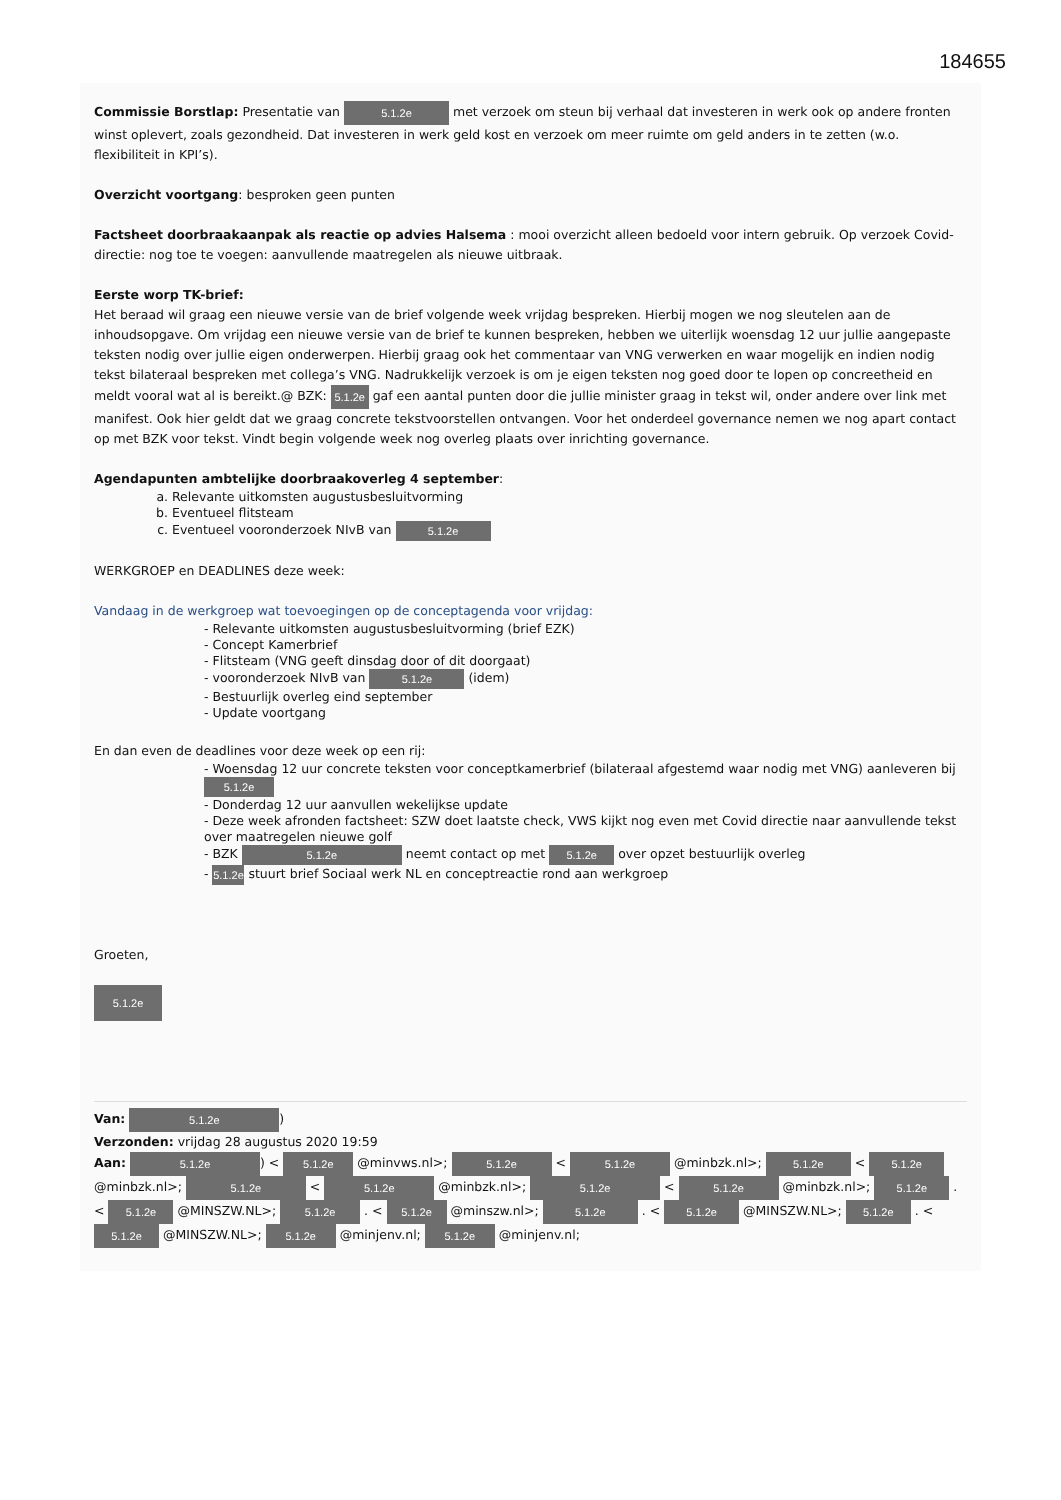184655
Commissie Borstlap: Presentatie van 5.1.2e met verzoek om steun bij verhaal dat investeren in werk ook op andere fronten winst oplevert, zoals gezondheid. Dat investeren in werk geld kost en verzoek om meer ruimte om geld anders in te zetten (w.o. flexibiliteit in KPI’s).
Overzicht voortgang: besproken geen punten
Factsheet doorbraakaanpak als reactie op advies Halsema : mooi overzicht alleen bedoeld voor intern gebruik. Op verzoek Covid-directie: nog toe te voegen: aanvullende maatregelen als nieuwe uitbraak.
Eerste worp TK-brief:
Het beraad wil graag een nieuwe versie van de brief volgende week vrijdag bespreken. Hierbij mogen we nog sleutelen aan de inhoudsopgave. Om vrijdag een nieuwe versie van de brief te kunnen bespreken, hebben we uiterlijk woensdag 12 uur jullie aangepaste teksten nodig over jullie eigen onderwerpen. Hierbij graag ook het commentaar van VNG verwerken en waar mogelijk en indien nodig tekst bilateraal bespreken met collega’s VNG. Nadrukkelijk verzoek is om je eigen teksten nog goed door te lopen op concreetheid en meldt vooral wat al is bereikt.@ BZK: 5.1.2e gaf een aantal punten door die jullie minister graag in tekst wil, onder andere over link met manifest. Ook hier geldt dat we graag concrete tekstvoorstellen ontvangen. Voor het onderdeel governance nemen we nog apart contact op met BZK voor tekst. Vindt begin volgende week nog overleg plaats over inrichting governance.
Agendapunten ambtelijke doorbraakoverleg 4 september:
a. Relevante uitkomsten augustusbesluitvorming
b. Eventueel flitsteam
c. Eventueel vooronderzoek NIvB van 5.1.2e
WERKGROEP en DEADLINES deze week:
Vandaag in de werkgroep wat toevoegingen op de conceptagenda voor vrijdag:
- Relevante uitkomsten augustusbesluitvorming (brief EZK)
- Concept Kamerbrief
- Flitsteam (VNG geeft dinsdag door of dit doorgaat)
- vooronderzoek NIvB van 5.1.2e (idem)
- Bestuurlijk overleg eind september
- Update voortgang
En dan even de deadlines voor deze week op een rij:
- Woensdag 12 uur concrete teksten voor conceptkamerbrief (bilateraal afgestemd waar nodig met VNG) aanleveren bij 5.1.2e
- Donderdag 12 uur aanvullen wekelijkse update
- Deze week afronden factsheet: SZW doet laatste check, VWS kijkt nog even met Covid directie naar aanvullende tekst over maatregelen nieuwe golf
- BZK 5.1.2e neemt contact op met 5.1.2e over opzet bestuurlijk overleg
- 5.1.2e stuurt brief Sociaal werk NL en conceptreactie rond aan werkgroep
Groeten,
5.1.2e
Van: 5.1.2e)
Verzonden: vrijdag 28 augustus 2020 19:59
Aan: 5.1.2e) < 5.1.2e @minvws.nl>; 5.1.2e < 5.1.2e @minbzk.nl>; 5.1.2e < 5.1.2e @minbzk.nl>; 5.1.2e < 5.1.2e @minbzk.nl>; 5.1.2e < 5.1.2e @minbzk.nl>; 5.1.2e . < 5.1.2e @MINSZW.NL>; 5.1.2e . < 5.1.2e @minszw.nl>; 5.1.2e . < 5.1.2e @MINSZW.NL>; 5.1.2e . < 5.1.2e @MINSZW.NL>; 5.1.2e @minjenv.nl; 5.1.2e @minjenv.nl;